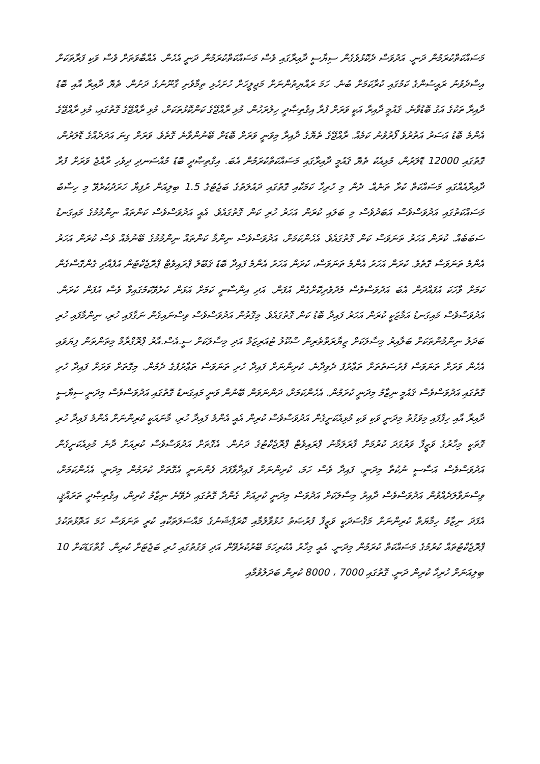މަސައްކަތްކުރަމުން ދަނީ. އަދުވަސް ދެކޮޅުވެގެން ސިޔާސީ ދާއިރާގައި ވެސް މަސައްކަތްކުރަމުން ދަނީ އެހެން. އެއްބާވަތަށް ވެސް ވަކި ފަރާތަކަށް އިސްދެވުނު ރައީސުންގެ ކަމުގައި ކުރާކަމަށް ބުނެ. ހަމަ ރައްޔިތުންނަށް މަޖިލީހަށް ހުށަހެޅި ތިމާވެށި ގާނޫނުގެ ދަށުން. ތެޔޮ ދާއިރާ އާއި ބޮޑު ދާއިރާ ތަކުގެ އަގު ބޮޑުވާނެ. ޤައުމީ ދާއިރާ އަކީ ވަރަށް ފުރާ އިޤުތިޞާދީ ހިލުރަހުން. މުޅި ރާއްޖޭގެ ކަންކޮޅުތަކަށް، މުޅި ރާއްޖޭގެ ގޮތުގައި، މުޅި ރާއްޖޭގެ އެންމެ ބޮޑު އަސަރު އަތުރުވެ ފޯރުވުނު ކަމެއް. ރާއްޖޭގެ ތެޔޮގެ ދާއިރާ މިވަނީ ވަރަށް ބޮޑަށް ބޭނުންވާނެ ގޮތެވެ. ވަރަށް ގިނަ އަދަދެއްގެ ޑޮލަރުން، ގޮތުގައި 12000 ޑޮލަރުން، މުޅިއެކު ތެޔޮ ޤައުމީ ދާއިރާގައި މަސައްކަތްކުރަމުން އެބަ. އިގްތިޞާދީ ބޮޑު މުއްސަނދި ދިވެހި ރާއްޖެ ވަރަށް ފުރާ ދާއިރާއެއްގައި މަސައްކަތް ކުރާ ތަނެއް. ދެން މި ހުރިހާ ކަމަކާއި ގޮތުގައި ދައުލަތުގެ ބަޖެޓުގެ 1.5 ބިލިއަން ރުފިޔާ ހަރަދުކުރެވޭ މި ހިސާބު މަސައްކަތުގައި އަދުވަސްވެސް އަބަދުވެސް މި ބަލައި ކުރަން އަހަރު ހުރި ކަން ގޮތުގައެވެ. އެއީ އަދުވަސްވެސް ކަންތައް ނިންމުމުގެ މައިގަނޑު ސަބަބެއް. ކުރަން އަހަރު ތަނަވަސް ކަން ގޮތުގައެވެ. އެހެންކަމަށް، އަދުވަސްވެސް ނިންމާ ކަންތައް ނިންމުމުގެ ބޭނުމެއް ވެސް ކުރަން އަހަރު އެންމެ ތަނަވަސް ގޮތެވެ. ކުރަން އަހަރު އެންމެ ތަނަވަސް، ކުރަން އަހަރު އެންމެ ފައިދާ ބޮޑު ޤަބޫލު ޕްރައިވެޓް ޕްރޮޖެކްޓުން އުފެއްދި ގެންގޮސްގެން ކަމަށް ވާހަކަ އުފައްދަން އެބަ އަދުވަސްވެސް މެދުވެރިކޮށްގެން އުފަން. އަދި އިންސާނީ ކަމަށް އަޅަން ކުރެވޭކަމުގައިވާ ވެސް އުފަން ކުރަން. އަދުވަސްވެސް މައިގަނޑު އަމާޒަކީ ކުރަން އަހަރު ފައިދާ ބޮޑު ކަން ގޮތުގައެވެ. މިގޮތުން އަދުވަސްވެސް ވިސްނައިގެން ނަގާފައި ހުރި، ނިންމާފައި ހުރި ބަދަލު ނިންމުންތަކަށް ބަލާއިރު މިސާލަކަށް ޒިޔާރަތްތެރިން ސްކޫލު ޓުއަރިޒަމް އަދި މިސާލަކަށް ސީ.އެސް.އާރު ޕްރޮގްރާމް މިތަންތަން ފިޔަވައި އެހެން ވަރަށް ތަނަވަސް ފުރުސަތުތަށް ތަޢާރުފު ދެވިދާނެ. ކުރިންނަށް ފައިދާ ހުރި ތަނަވަސް ތަޢާރުފުގެ ދެމުން. މިގޮތަށް ވަރަށް ފައިދާ ހުރި ގޮތުގައި އަދުވަސްވެސް ޤައުމީ ނިޒާމު މިދަނީ ކުރަމުން. އެހެންކަމަށް، ދަންނަވަން ބޭނުން ވަނީ މައިގަނޑު ގޮތުގައި އަދުވަސްވެސް މިދަނީ ސިޔާސީ ދާއިރާ އާއި ހިފާފައި މިވަގުތު މިދަނީ ވަކި ވަކި މުޅިއެކަށީގެން އަދުވަސްވެސް ކުރިން އެއީ އެންމެ ފައިދާ ހުރި، މާނައަކީ ކުރިންނަށް އެންމެ ފައިދާ ހުރި ގޮތަކީ މިހާރުގެ ވަޒީފާ ވަރުގަދަ ކުރުމަށް ފާރަލަމާނު ޕްރައިވެޓް ޕްރޮޖެކްޓުގެ ދަށުން. އެގޮތަށް އަދުވަސްވެސް ކުރިއަށް ދާނެ މުޅިއެކަށީގެން އަދުވަސްވެސް އަސާސީ ނުކުތާ މިދަނީ. ފައިދާ ވެސް ހަމަ، ކުރިންނަށް ފައިދާވާފަދަ ފެންނަނީ އެގޮތަށް ކުރަމުން މިދަނީ. އެހެންކަމަށް، ވިސްނަވާލަދެއްވުން އަދުވަސްވެސް ދާއިރު މިސާލަކަށް އަދުވަސް މިދަނީ ކުރިއަށް ގެންދާ ގޮތުގައި ދެވޭނެ ނިޒާމު ކުރިން، އިޤުތިޞާދީ ތަރައްޤީ، އެފަދަ ނިޒާމު ހިމާޔަތް ކުރިންނަށް މަޤްސަދަކީ ވަޒީފާ ފުރުޞަތު ހުޅުވާލުމާއި ކޮރަޕްޝަނުގެ މައްސަލަތަކާއި ކުރީ ތަނަވަސް ހަމަ އަތޮޅުތަކުގެ ޕްރޮޖެކްޓުތައް ކުރުމުގެ މަސައްކަތް ކުރަމުން މިދަނީ. އެއީ މިހާރު އެކުރިހަމަ ބޭރުކުރެވޭން އަދި ވަގުތުގައި ހުރި ބަޖެޓަށް ކުރިން. ގާތްގަޑަކަށް 10 ބިލިއަނަށް ހުރިހާ ކުރިން ދަނީ. ގޮތުގައި 7000 ، 8000 ކުރިން ބަދަލުވުމާއި